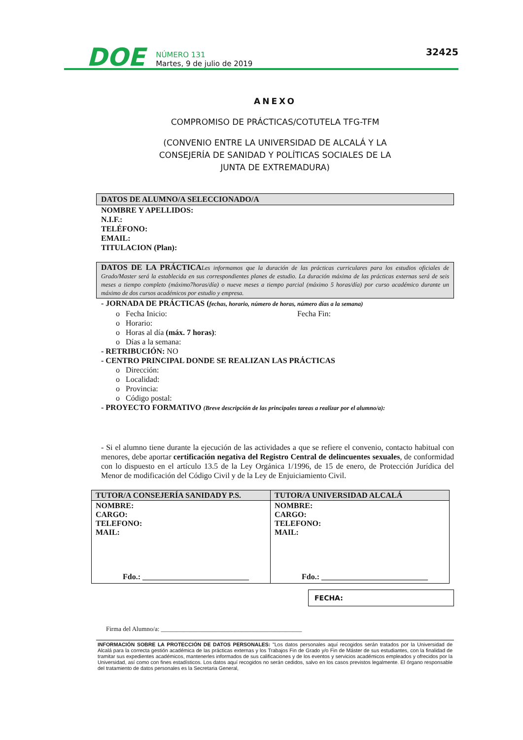DOE
NÚMERO 131
Martes, 9 de julio de 2019
32425
ANEXO
COMPROMISO DE PRÁCTICAS/COTUTELA TFG-TFM
(CONVENIO ENTRE LA UNIVERSIDAD DE ALCALÁ Y LA
CONSEJERÍA DE SANIDAD Y POLÍTICAS SOCIALES DE LA
JUNTA DE EXTREMADURA)
DATOS DE ALUMNO/A SELECCIONADO/A
NOMBRE Y APELLIDOS:
N.I.F.:
TELÉFONO:
EMAIL:
TITULACION (Plan):
DATOS DE LA PRÁCTICALes informamos que la duración de las prácticas curriculares para los estudios oficiales de Grado/Master será la establecida en sus correspondientes planes de estudio. La duración máxima de las prácticas externas será de seis meses a tiempo completo (máximo7horas/día) o nueve meses a tiempo parcial (máximo 5 horas/día) por curso académico durante un máximo de dos cursos académicos por estudio y empresa.
- JORNADA DE PRÁCTICAS (fechas, horario, número de horas, número días a la semana)
o Fecha Inicio: Fecha Fin:
o Horario:
o Horas al día (máx. 7 horas):
o Días a la semana:
- RETRIBUCIÓN: NO
- CENTRO PRINCIPAL DONDE SE REALIZAN LAS PRÁCTICAS
o Dirección:
o Localidad:
o Provincia:
o Código postal:
- PROYECTO FORMATIVO (Breve descripción de las principales tareas a realizar por el alumno/a):
- Si el alumno tiene durante la ejecución de las actividades a que se refiere el convenio, contacto habitual con menores, debe aportar certificación negativa del Registro Central de delincuentes sexuales, de conformidad con lo dispuesto en el artículo 13.5 de la Ley Orgánica 1/1996, de 15 de enero, de Protección Jurídica del Menor de modificación del Código Civil y de la Ley de Enjuiciamiento Civil.
| TUTOR/A CONSEJERÍA SANIDADY P.S. | TUTOR/A UNIVERSIDAD ALCALÁ |
| --- | --- |
| NOMBRE: CARGO: TELEFONO: MAIL: Fdo.: ___________________________ | NOMBRE: CARGO: TELEFONO: MAIL: Fdo.: ___________________________ |
FECHA:
Firma del Alumno/a: ____________________________________________
INFORMACIÓN SOBRE LA PROTECCIÓN DE DATOS PERSONALES: "Los datos personales aquí recogidos serán tratados por la Universidad de Alcalá para la correcta gestión académica de las prácticas externas y los Trabajos Fin de Grado y/o Fin de Máster de sus estudiantes, con la finalidad de tramitar sus expedientes académicos, mantenerles informados de sus calificaciones y de los eventos y servicios académicos empleados y ofrecidos por la Universidad, así como con fines estadísticos. Los datos aquí recogidos no serán cedidos, salvo en los casos previstos legalmente. El órgano responsable del tratamiento de datos personales es la Secretaria General,